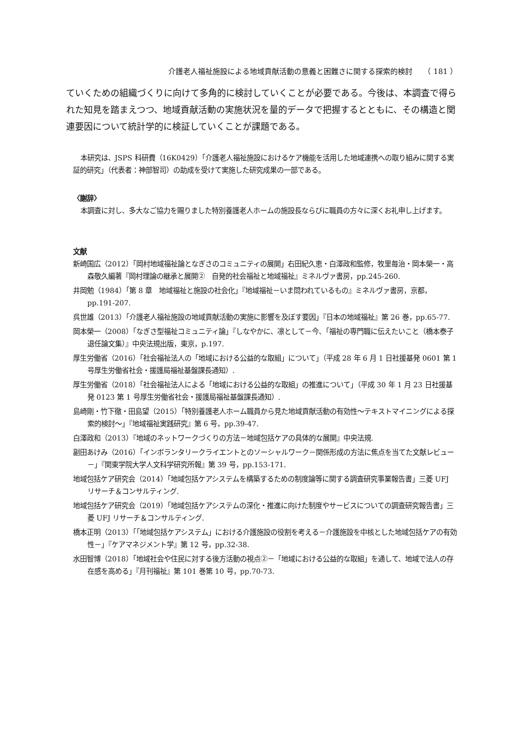介護老人福祉施設による地域貢献活動の意義と困難さに関する探索的検討　　（ 181 ）
ていくための組織づくりに向けて多角的に検討していくことが必要である。今後は、本調査で得られた知見を踏まえつつ、地域貢献活動の実施状況を量的データで把握するとともに、その構造と関連要因について統計学的に検証していくことが課題である。
本研究は、JSPS 科研費（16K0429）「介護老人福祉施設におけるケア機能を活用した地域連携への取り組みに関する実証的研究」（代表者：神部智司）の助成を受けて実施した研究成果の一部である。
〈謝辞〉
本調査に対し、多大なご協力を賜りました特別養護老人ホームの施設長ならびに職員の方々に深くお礼申し上げます。
文献
新崎国広（2012）「岡村地域福祉論となぎさのコミュニティの展開」右田紀久恵・白澤政和監修，牧里毎治・岡本榮一・高森敬久編著『岡村理論の継承と展開②　自発的社会福祉と地域福祉』ミネルヴァ書房，pp.245-260.
井岡勉（1984）「第 8 章　地域福祉と施設の社会化」『地域福祉－いま問われているもの』ミネルヴァ書房，京都，pp.191-207.
呉世雄（2013）「介護老人福祉施設の地域貢献活動の実施に影響を及ぼす要因」『日本の地域福祉』第 26 巻，pp.65-77.
岡本榮一（2008）「なぎさ型福祉コミュニティ論」『しなやかに、凛として－今、「福祉の専門職に伝えたいこと（橋本泰子退任論文集）』中央法規出版，東京，p.197.
厚生労働省（2016）「社会福祉法人の「地域における公益的な取組」について」（平成 28 年 6 月 1 日社援基発 0601 第 1 号厚生労働省社会・援護局福祉基盤課長通知）.
厚生労働省（2018）「社会福祉法人による「地域における公益的な取組」の推進について」（平成 30 年 1 月 23 日社援基発 0123 第 1 号厚生労働省社会・援護局福祉基盤課長通知）.
島崎剛・竹下徹・田島望（2015）「特別養護老人ホーム職員から見た地域貢献活動の有効性～テキストマイニングによる探索的検討～」『地域福祉実践研究』第 6 号，pp.39-47.
白澤政和（2013）『地域のネットワークづくりの方法－地域包括ケアの具体的な展開』中央法規.
副田あけみ（2016）「インボランタリークライエントとのソーシャルワーク－関係形成の方法に焦点を当てた文献レビュー－」『関東学院大学人文科学研究所報』第 39 号，pp.153-171.
地域包括ケア研究会（2014）「地域包括ケアシステムを構築するための制度論等に関する調査研究事業報告書」三菱 UFJ リサーチ＆コンサルティング.
地域包括ケア研究会（2019）「地域包括ケアシステムの深化・推進に向けた制度やサービスについての調査研究報告書」三菱 UFJ リサーチ＆コンサルティング.
橋本正明（2013）「「地域包括ケアシステム」における介護施設の役割を考える－介護施設を中核とした地域包括ケアの有効性－」『ケアマネジメント学』第 12 号，pp.32-38.
水田智博（2018）「地域社会や住民に対する後方活動の視点②－「地域における公益的な取組」を通して、地域で法人の存在感を高める」『月刊福祉』第 101 巻第 10 号，pp.70-73.